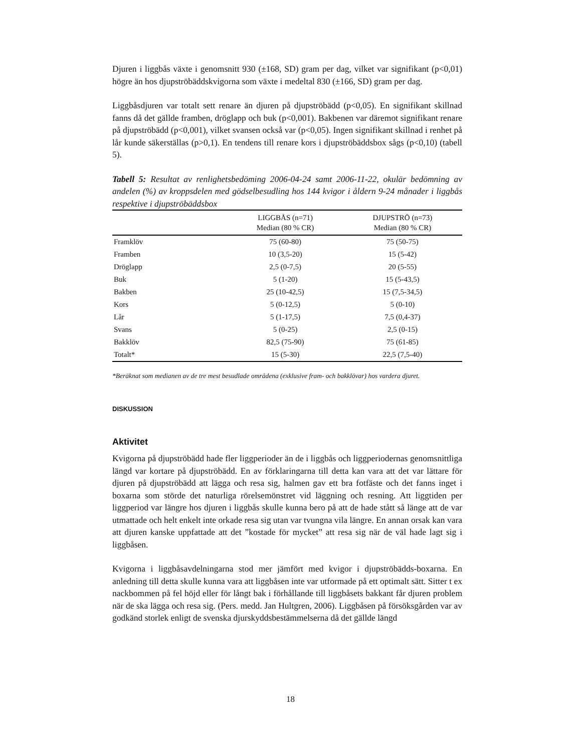Djuren i liggbås växte i genomsnitt 930 (±168, SD) gram per dag, vilket var signifikant (p<0,01) högre än hos djupströbäddskvigorna som växte i medeltal 830 (±166, SD) gram per dag.
Liggbåsdjuren var totalt sett renare än djuren på djupströbädd (p<0,05). En signifikant skillnad fanns då det gällde framben, dröglapp och buk (p<0,001). Bakbenen var däremot signifikant renare på djupströbädd (p<0,001), vilket svansen också var (p<0,05). Ingen signifikant skillnad i renhet på lår kunde säkerställas (p>0,1). En tendens till renare kors i djupströbäddsbox sågs (p<0,10) (tabell 5).
Tabell 5: Resultat av renlighetsbedöming 2006-04-24 samt 2006-11-22, okulär bedömning av andelen (%) av kroppsdelen med gödselbesudling hos 144 kvigor i åldern 9-24 månader i liggbås respektive i djupströbäddsbox
| | LIGGBÅS (n=71) Median (80 % CR) | DJUPSTRÖ (n=73) Median (80 % CR) |
| --- | --- | --- |
| Framklöv | 75 (60-80) | 75 (50-75) |
| Framben | 10 (3,5-20) | 15 (5-42) |
| Dröglapp | 2,5 (0-7,5) | 20 (5-55) |
| Buk | 5 (1-20) | 15 (5-43,5) |
| Bakben | 25 (10-42,5) | 15 (7,5-34,5) |
| Kors | 5 (0-12,5) | 5 (0-10) |
| Lår | 5 (1-17,5) | 7,5 (0,4-37) |
| Svans | 5 (0-25) | 2,5 (0-15) |
| Bakklöv | 82,5 (75-90) | 75 (61-85) |
| Totalt* | 15 (5-30) | 22,5 (7,5-40) |
*Beräknat som medianen av de tre mest besudlade områdena (exklusive fram- och bakklövar) hos vardera djuret.
DISKUSSION
Aktivitet
Kvigorna på djupströbädd hade fler liggperioder än de i liggbås och liggperiodernas genomsnittliga längd var kortare på djupströbädd. En av förklaringarna till detta kan vara att det var lättare för djuren på djupströbädd att lägga och resa sig, halmen gav ett bra fotfäste och det fanns inget i boxarna som störde det naturliga rörelsemönstret vid läggning och resning. Att liggtiden per liggperiod var längre hos djuren i liggbås skulle kunna bero på att de hade stått så länge att de var utmattade och helt enkelt inte orkade resa sig utan var tvungna vila längre. En annan orsak kan vara att djuren kanske uppfattade att det ”kostade för mycket” att resa sig när de väl hade lagt sig i liggbåsen.
Kvigorna i liggbåsavdelningarna stod mer jämfört med kvigor i djupströbädds-boxarna. En anledning till detta skulle kunna vara att liggbåsen inte var utformade på ett optimalt sätt. Sitter t ex nackbommen på fel höjd eller för långt bak i förhållande till liggbåsets bakkant får djuren problem när de ska lägga och resa sig. (Pers. medd. Jan Hultgren, 2006). Liggbåsen på försöksgården var av godkänd storlek enligt de svenska djurskyddsbestämmelserna då det gällde längd
18